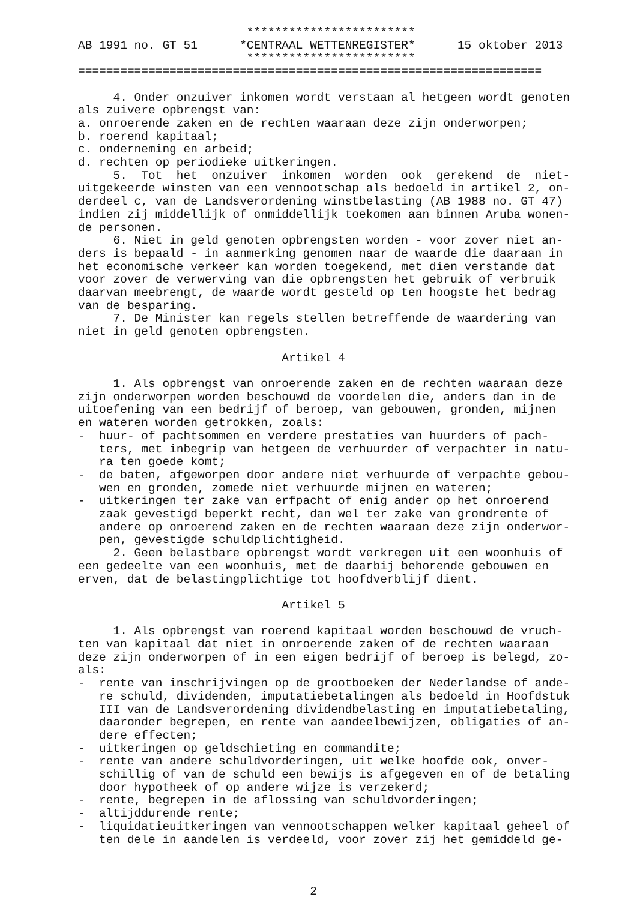************************
AB 1991 no. GT 51      *CENTRAAL WETTENREGISTER*      15 oktober 2013
                        ************************
==================================================================

     4. Onder onzuiver inkomen wordt verstaan al hetgeen wordt genoten
als zuivere opbrengst van:
a. onroerende zaken en de rechten waaraan deze zijn onderworpen;
b. roerend kapitaal;
c. onderneming en arbeid;
d. rechten op periodieke uitkeringen.
     5.  Tot  het  onzuiver  inkomen  worden  ook  gerekend  de  niet-
uitgekeerde winsten van een vennootschap als bedoeld in artikel 2, on-
derdeel c, van de Landsverordening winstbelasting (AB 1988 no. GT 47)
indien zij middellijk of onmiddellijk toekomen aan binnen Aruba wonen-
de personen.
     6. Niet in geld genoten opbrengsten worden - voor zover niet an-
ders is bepaald - in aanmerking genomen naar de waarde die daaraan in
het economische verkeer kan worden toegekend, met dien verstande dat
voor zover de verwerving van die opbrengsten het gebruik of verbruik
daarvan meebrengt, de waarde wordt gesteld op ten hoogste het bedrag
van de besparing.
     7. De Minister kan regels stellen betreffende de waardering van
niet in geld genoten opbrengsten.

                             Artikel 4

     1. Als opbrengst van onroerende zaken en de rechten waaraan deze
zijn onderworpen worden beschouwd de voordelen die, anders dan in de
uitoefening van een bedrijf of beroep, van gebouwen, gronden, mijnen
en wateren worden getrokken, zoals:
-  huur- of pachtsommen en verdere prestaties van huurders of pach-
   ters, met inbegrip van hetgeen de verhuurder of verpachter in natu-
   ra ten goede komt;
-  de baten, afgeworpen door andere niet verhuurde of verpachte gebou-
   wen en gronden, zomede niet verhuurde mijnen en wateren;
-  uitkeringen ter zake van erfpacht of enig ander op het onroerend
   zaak gevestigd beperkt recht, dan wel ter zake van grondrente of
   andere op onroerend zaken en de rechten waaraan deze zijn onderwor-
   pen, gevestigde schuldplichtigheid.
     2. Geen belastbare opbrengst wordt verkregen uit een woonhuis of
een gedeelte van een woonhuis, met de daarbij behorende gebouwen en
erven, dat de belastingplichtige tot hoofdverblijf dient.

                             Artikel 5

     1. Als opbrengst van roerend kapitaal worden beschouwd de vruch-
ten van kapitaal dat niet in onroerende zaken of de rechten waaraan
deze zijn onderworpen of in een eigen bedrijf of beroep is belegd, zo-
als:
-  rente van inschrijvingen op de grootboeken der Nederlandse of ande-
   re schuld, dividenden, imputatiebetalingen als bedoeld in Hoofdstuk
   III van de Landsverordening dividendbelasting en imputatiebetaling,
   daaronder begrepen, en rente van aandeelbewijzen, obligaties of an-
   dere effecten;
-  uitkeringen op geldschieting en commandite;
-  rente van andere schuldvorderingen, uit welke hoofde ook, onver-
   schillig of van de schuld een bewijs is afgegeven en of de betaling
   door hypotheek of op andere wijze is verzekerd;
-  rente, begrepen in de aflossing van schuldvorderingen;
-  altijddurende rente;
-  liquidatieuitkeringen van vennootschappen welker kapitaal geheel of
   ten dele in aandelen is verdeeld, voor zover zij het gemiddeld ge-



                                 2